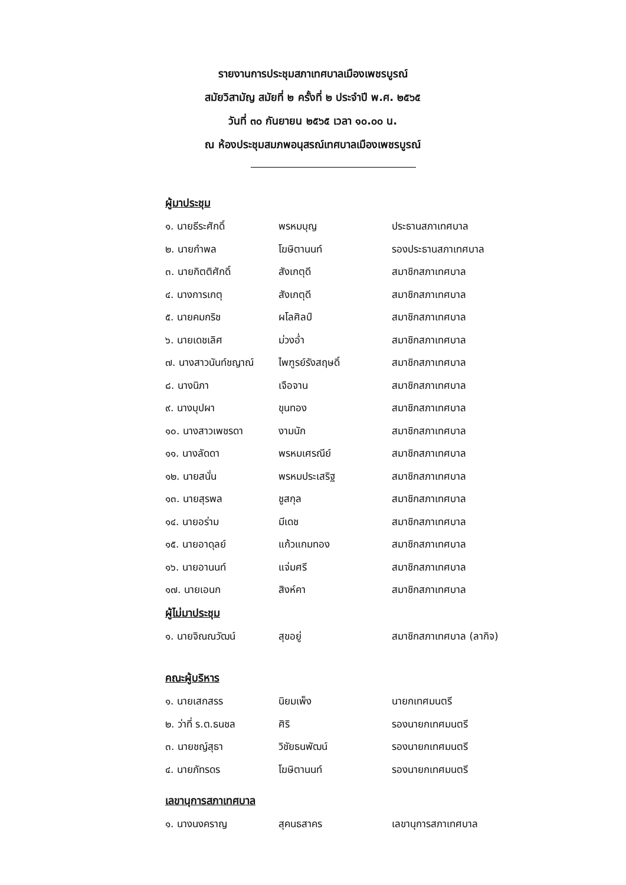รายงานการประชุมสภาเทศบาลเมืองเพชรบูรณ์
สมัยวิสามัญ สมัยที่ ๒ ครั้งที่ ๒ ประจำปี พ.ศ. ๒๕๖๕
วันที่ ๓๐ กันยายน ๒๕๖๕ เวลา ๑๐.๐๐ น.
ณ ห้องประชุมสมภพอนุสรณ์เทศบาลเมืองเพชรบูรณ์
ผู้มาประชุม
๑. นายธีระศักดิ์ พรหมบุญ ประธานสภาเทศบาล
๒. นายกำพล โฆษิตานนท์ รองประธานสภาเทศบาล
๓. นายกิตติศักดิ์ สังเกตุดี สมาชิกสภาเทศบาล
๔. นางการเกตุ สังเกตุดี สมาชิกสภาเทศบาล
๕. นายคมกริช ผโลศิลป์ สมาชิกสภาเทศบาล
๖. นายเดชเลิศ ม่วงอ่ำ สมาชิกสภาเทศบาล
๗. นางสาวนันท์ชญาณ์ ไพฑูรย์รังสฤษดิ์ สมาชิกสภาเทศบาล
๘. นางนิภา เจือจาน สมาชิกสภาเทศบาล
๙. นางบุปผา ขุนทอง สมาชิกสภาเทศบาล
๑๐. นางสาวเพชรดา งามนัก สมาชิกสภาเทศบาล
๑๑. นางลัดดา พรหมเศรณีย์ สมาชิกสภาเทศบาล
๑๒. นายสนั่น พรหมประเสริฐ สมาชิกสภาเทศบาล
๑๓. นายสุรพล ชูสกุล สมาชิกสภาเทศบาล
๑๔. นายอร่าม มีเดช สมาชิกสภาเทศบาล
๑๕. นายอาดุลย์ แก้วแกมทอง สมาชิกสภาเทศบาล
๑๖. นายอานนท์ แจ่มศรี สมาชิกสภาเทศบาล
๑๗. นายเอนก สิงห์คา สมาชิกสภาเทศบาล
ผู้ไม่มาประชุม
๑. นายจิณณวัฒน์ สุขอยู่ สมาชิกสภาเทศบาล (ลากิจ)
คณะผู้บริหาร
๑. นายเสกสรร นิยมเพ็ง นายกเทศมนตรี
๒. ว่าที่ ร.ต.ธนชล ศิริ รองนายกเทศมนตรี
๓. นายชญ์สุธา วิชัยธนพัฒน์ รองนายกเทศมนตรี
๔. นายภัทรดร โฆษิตานนท์ รองนายกเทศมนตรี
เลขานุการสภาเทศบาล
๑. นางนงคราญ สุคนธสาคร เลขานุการสภาเทศบาล